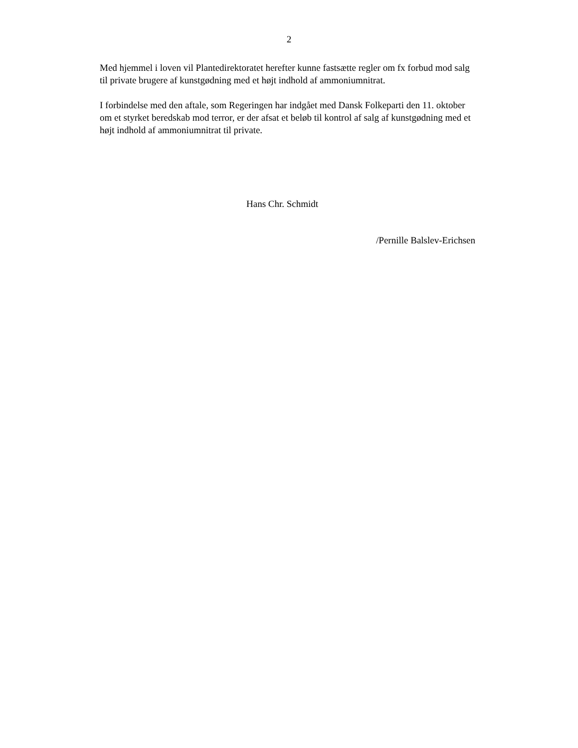2
Med hjemmel i loven vil Plantedirektoratet herefter kunne fastsætte regler om fx forbud mod salg til private brugere af kunstgødning med et højt indhold af ammoniumnitrat.
I forbindelse med den aftale, som Regeringen har indgået med Dansk Folkeparti den 11. oktober om et styrket beredskab mod terror, er der afsat et beløb til kontrol af salg af kunstgødning med et højt indhold af ammoniumnitrat til private.
Hans Chr. Schmidt
/Pernille Balslev-Erichsen